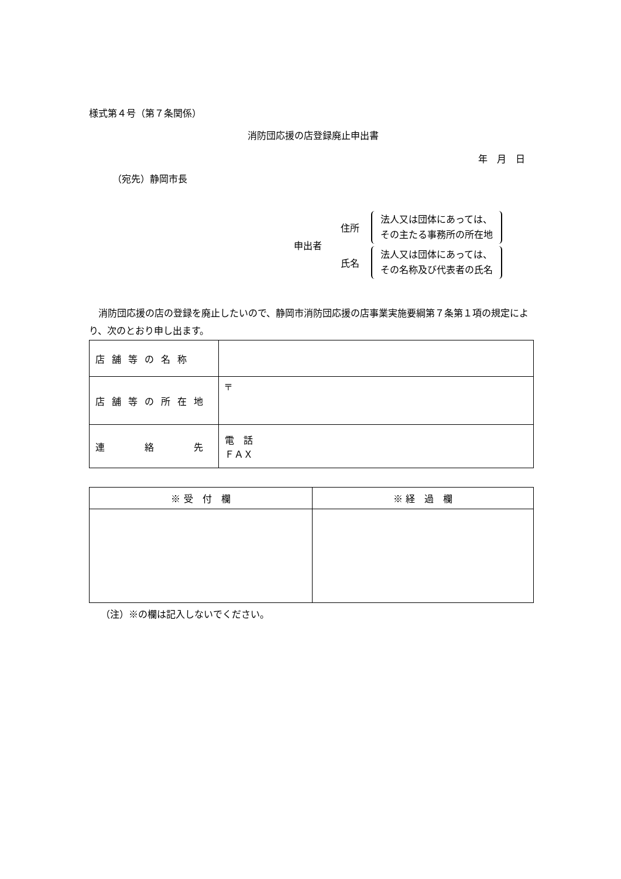様式第４号（第７条関係）
消防団応援の店登録廃止申出書
年　月　日
（宛先）静岡市長
申出者
住所
法人又は団体にあっては、
その主たる事務所の所在地
氏名
法人又は団体にあっては、
その名称及び代表者の氏名
　消防団応援の店の登録を廃止したいので、静岡市消防団応援の店事業実施要綱第７条第１項の規定により、次のとおり申し出ます。
| 店舗等の名称 | |
| 店舗等の所在地 | 〒 |
| 連 絡 先 | 電 話 ＦＡＸ |
| ※ 受 付 欄 | ※ 経 過 欄 |
| --- | --- |
（注）※の欄は記入しないでください。